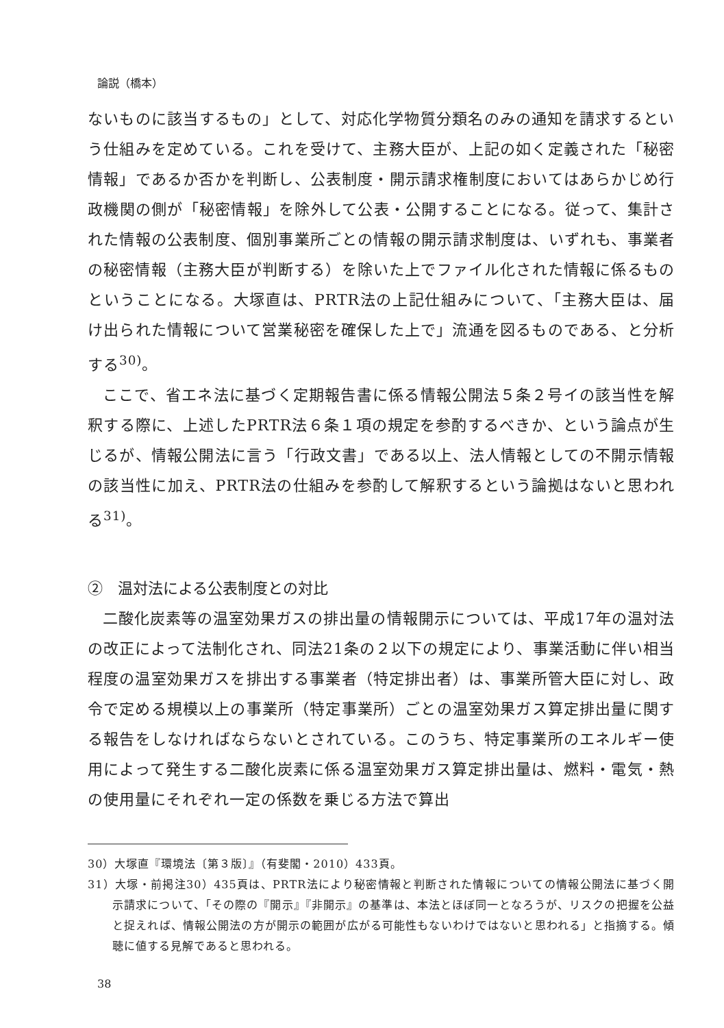論説（橋本）
ないものに該当するもの」として、対応化学物質分類名のみの通知を請求するという仕組みを定めている。これを受けて、主務大臣が、上記の如く定義された「秘密情報」であるか否かを判断し、公表制度・開示請求権制度においてはあらかじめ行政機関の側が「秘密情報」を除外して公表・公開することになる。従って、集計された情報の公表制度、個別事業所ごとの情報の開示請求制度は、いずれも、事業者の秘密情報（主務大臣が判断する）を除いた上でファイル化された情報に係るものということになる。大塚直は、PRTR法の上記仕組みについて、「主務大臣は、届け出られた情報について営業秘密を確保した上で」流通を図るものである、と分析する<sup>30)</sup>。
ここで、省エネ法に基づく定期報告書に係る情報公開法５条２号イの該当性を解釈する際に、上述したPRTR法６条１項の規定を参酌するべきか、という論点が生じるが、情報公開法に言う「行政文書」である以上、法人情報としての不開示情報の該当性に加え、PRTR法の仕組みを参酌して解釈するという論拠はないと思われる<sup>31)</sup>。
②　温対法による公表制度との対比
二酸化炭素等の温室効果ガスの排出量の情報開示については、平成17年の温対法の改正によって法制化され、同法21条の２以下の規定により、事業活動に伴い相当程度の温室効果ガスを排出する事業者（特定排出者）は、事業所管大臣に対し、政令で定める規模以上の事業所（特定事業所）ごとの温室効果ガス算定排出量に関する報告をしなければならないとされている。このうち、特定事業所のエネルギー使用によって発生する二酸化炭素に係る温室効果ガス算定排出量は、燃料・電気・熱の使用量にそれぞれ一定の係数を乗じる方法で算出
30）大塚直『環境法〔第３版〕』（有斐閣・2010）433頁。
31）大塚・前掲注30）435頁は、PRTR法により秘密情報と判断された情報についての情報公開法に基づく開示請求について、「その際の『開示』『非開示』の基準は、本法とほぼ同一となろうが、リスクの把握を公益と捉えれば、情報公開法の方が開示の範囲が広がる可能性もないわけではないと思われる」と指摘する。傾聴に値する見解であると思われる。
38